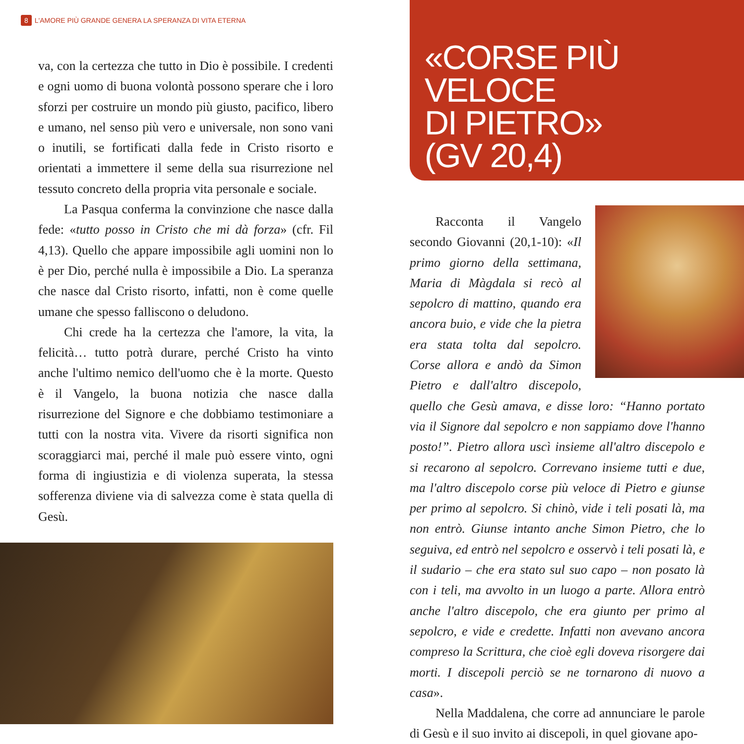8 L'AMORE PIÙ GRANDE GENERA LA SPERANZA DI VITA ETERNA
va, con la certezza che tutto in Dio è possibile. I credenti e ogni uomo di buona volontà possono sperare che i loro sforzi per costruire un mondo più giusto, pacifico, libero e umano, nel senso più vero e universale, non sono vani o inutili, se fortificati dalla fede in Cristo risorto e orientati a immettere il seme della sua risurrezione nel tessuto concreto della propria vita personale e sociale.
La Pasqua conferma la convinzione che nasce dalla fede: «tutto posso in Cristo che mi dà forza» (cfr. Fil 4,13). Quello che appare impossibile agli uomini non lo è per Dio, perché nulla è impossibile a Dio. La speranza che nasce dal Cristo risorto, infatti, non è come quelle umane che spesso falliscono o deludono.
Chi crede ha la certezza che l'amore, la vita, la felicità… tutto potrà durare, perché Cristo ha vinto anche l'ultimo nemico dell'uomo che è la morte. Questo è il Vangelo, la buona notizia che nasce dalla risurrezione del Signore e che dobbiamo testimoniare a tutti con la nostra vita. Vivere da risorti significa non scoraggiarci mai, perché il male può essere vinto, ogni forma di ingiustizia e di violenza superata, la stessa sofferenza diviene via di salvezza come è stata quella di Gesù.
«CORSE PIÙ VELOCE
DI PIETRO»
(GV 20,4)
Racconta il Vangelo secondo Giovanni (20,1-10): «Il primo giorno della settimana, Maria di Màgdala si recò al sepolcro di mattino, quando era ancora buio, e vide che la pietra era stata tolta dal sepolcro. Corse allora e andò da Simon Pietro e dall'altro discepolo, quello che Gesù amava, e disse loro: “Hanno portato via il Signore dal sepolcro e non sappiamo dove l'hanno posto!”. Pietro allora uscì insieme all'altro discepolo e si recarono al sepolcro. Correvano insieme tutti e due, ma l'altro discepolo corse più veloce di Pietro e giunse per primo al sepolcro. Si chinò, vide i teli posati là, ma non entrò. Giunse intanto anche Simon Pietro, che lo seguiva, ed entrò nel sepolcro e osservò i teli posati là, e il sudario – che era stato sul suo capo – non posato là con i teli, ma avvolto in un luogo a parte. Allora entrò anche l'altro discepolo, che era giunto per primo al sepolcro, e vide e credette. Infatti non avevano ancora compreso la Scrittura, che cioè egli doveva risorgere dai morti. I discepoli perciò se ne tornarono di nuovo a casa».
Nella Maddalena, che corre ad annunciare le parole di Gesù e il suo invito ai discepoli, in quel giovane apo-